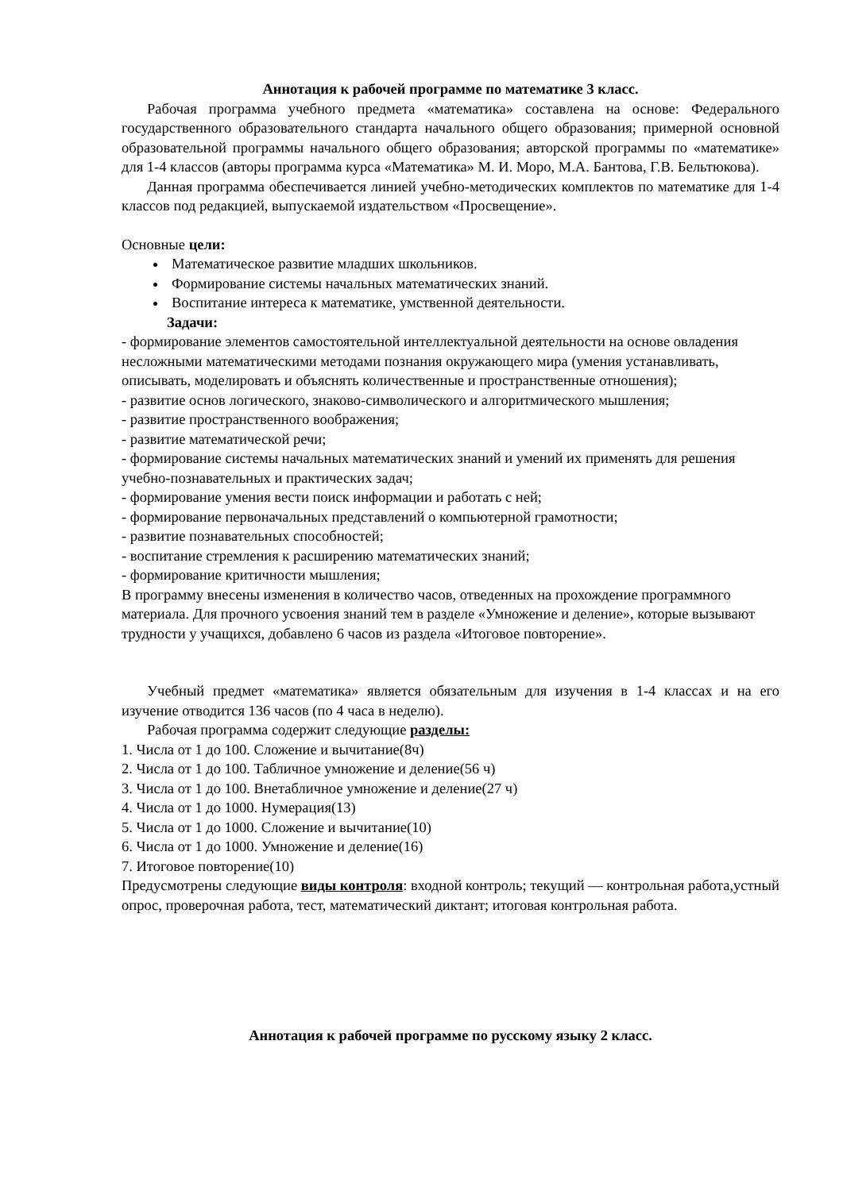Аннотация к рабочей программе по математике 3 класс.
Рабочая программа учебного предмета «математика» составлена на основе: Федерального государственного образовательного стандарта начального общего образования; примерной основной образовательной программы начального общего образования; авторской программы по «математике» для 1-4 классов (авторы программа курса «Математика» М. И. Моро, М.А. Бантова, Г.В. Бельтюкова).
Данная программа обеспечивается линией учебно-методических комплектов по математике для 1-4 классов под редакцией, выпускаемой издательством «Просвещение».
Основные цели:
Математическое развитие младших школьников.
Формирование системы начальных математических знаний.
Воспитание интереса к математике, умственной деятельности.
Задачи:
- формирование элементов самостоятельной интеллектуальной деятельности на основе овладения несложными математическими методами познания окружающего мира (умения устанавливать, описывать, моделировать и объяснять количественные и пространственные отношения);
- развитие основ логического, знаково-символического и алгоритмического мышления;
- развитие пространственного воображения;
- развитие математической речи;
- формирование системы начальных математических знаний и умений их применять для решения учебно-познавательных и практических задач;
- формирование умения вести поиск информации и работать с ней;
- формирование первоначальных представлений о компьютерной грамотности;
- развитие познавательных способностей;
- воспитание стремления к расширению математических знаний;
- формирование критичности мышления;
В программу внесены изменения в количество часов, отведенных на прохождение программного материала. Для прочного усвоения знаний тем в разделе «Умножение и деление», которые вызывают трудности у учащихся, добавлено 6 часов из раздела «Итоговое повторение».
Учебный предмет «математика» является обязательным для изучения в 1-4 классах и на его изучение отводится 136 часов (по 4 часа в неделю).
Рабочая программа содержит следующие разделы:
1. Числа от 1 до 100. Сложение и вычитание(8ч)
2. Числа от 1 до 100. Табличное умножение и деление(56 ч)
3. Числа от 1 до 100. Внетабличное умножение и деление(27 ч)
4. Числа от 1 до 1000. Нумерация(13)
5. Числа от 1 до 1000. Сложение и вычитание(10)
6. Числа от 1 до 1000. Умножение и деление(16)
7. Итоговое повторение(10)
Предусмотрены следующие виды контроля: входной контроль; текущий — контрольная работа,устный опрос, проверочная работа, тест, математический диктант; итоговая контрольная работа.
Аннотация к рабочей программе по русскому языку 2 класс.